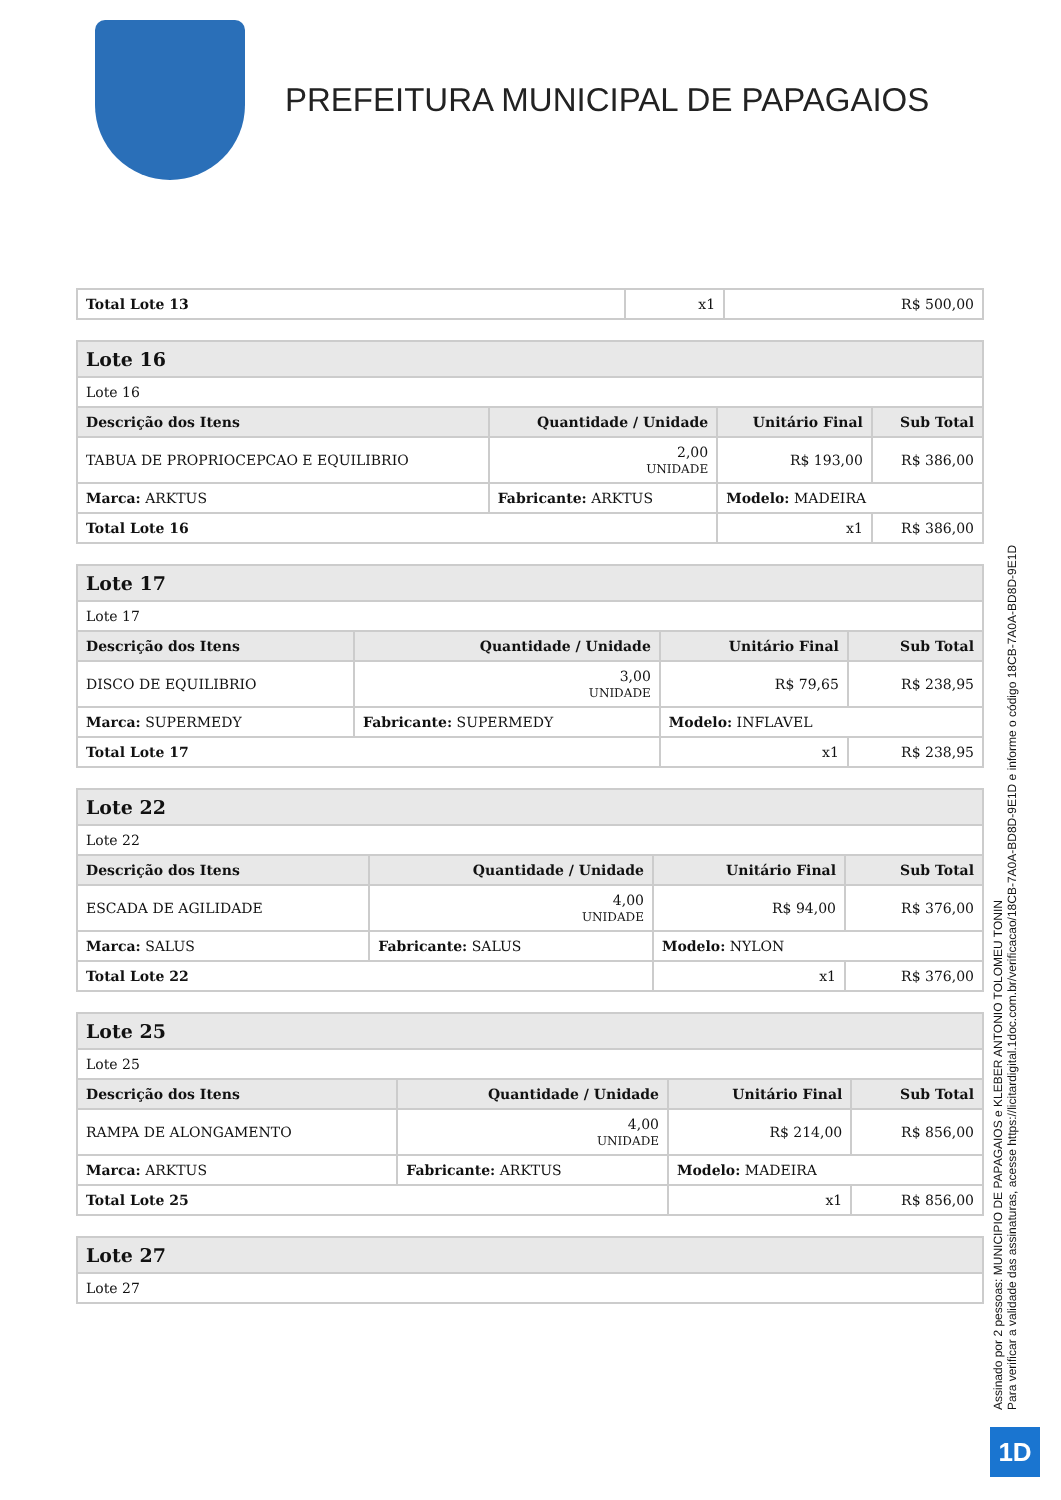PREFEITURA MUNICIPAL DE PAPAGAIOS
| Total Lote 13 | x1 | R$ 500,00 |
| Lote 16 | | | | |
| Lote 16 | | | | |
| Descrição dos Itens | | Quantidade / Unidade | Unitário Final | Sub Total |
| TABUA DE PROPRIOCEPCAO E EQUILIBRIO | | 2,00 UNIDADE | R$ 193,00 | R$ 386,00 |
| Marca: ARKTUS | Fabricante: ARKTUS | | Modelo: MADEIRA | |
| Total Lote 16 | | | x1 | R$ 386,00 |
| Lote 17 | | | | |
| Lote 17 | | | | |
| Descrição dos Itens | | Quantidade / Unidade | Unitário Final | Sub Total |
| DISCO DE EQUILIBRIO | | 3,00 UNIDADE | R$ 79,65 | R$ 238,95 |
| Marca: SUPERMEDY | Fabricante: SUPERMEDY | | Modelo: INFLAVEL | |
| Total Lote 17 | | | x1 | R$ 238,95 |
| Lote 22 | | | | |
| Lote 22 | | | | |
| Descrição dos Itens | | Quantidade / Unidade | Unitário Final | Sub Total |
| ESCADA DE AGILIDADE | | 4,00 UNIDADE | R$ 94,00 | R$ 376,00 |
| Marca: SALUS | Fabricante: SALUS | | Modelo: NYLON | |
| Total Lote 22 | | | x1 | R$ 376,00 |
| Lote 25 | | | | |
| Lote 25 | | | | |
| Descrição dos Itens | | Quantidade / Unidade | Unitário Final | Sub Total |
| RAMPA DE ALONGAMENTO | | 4,00 UNIDADE | R$ 214,00 | R$ 856,00 |
| Marca: ARKTUS | Fabricante: ARKTUS | | Modelo: MADEIRA | |
| Total Lote 25 | | | x1 | R$ 856,00 |
| Lote 27 |
| Lote 27 |
Assinado por 2 pessoas: MUNICIPIO DE PAPAGAIOS e KLEBER ANTONIO TOLOMEU TONIN
Para verificar a validade das assinaturas, acesse https://licitardigital.1doc.com.br/verificacao/18CB-7A0A-BD8D-9E1D e informe o código 18CB-7A0A-BD8D-9E1D
1D